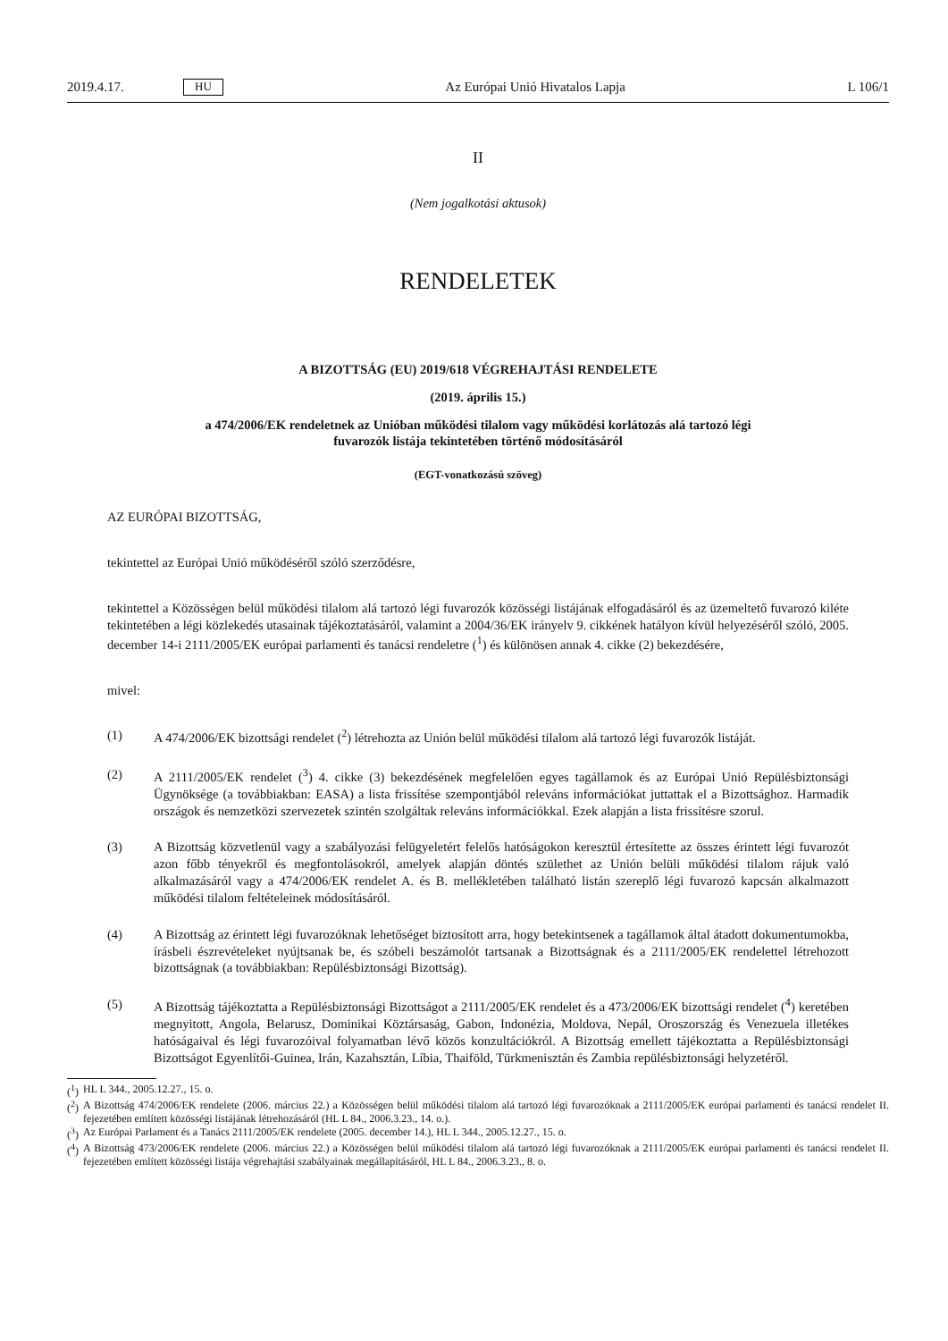2019.4.17. HU Az Európai Unió Hivatalos Lapja L 106/1
II
(Nem jogalkotási aktusok)
RENDELETEK
A BIZOTTSÁG (EU) 2019/618 VÉGREHAJTÁSI RENDELETE
(2019. április 15.)
a 474/2006/EK rendeletnek az Unióban működési tilalom vagy működési korlátozás alá tartozó légi
fuvarozók listája tekintetében történő módosításáról
(EGT-vonatkozású szöveg)
AZ EURÓPAI BIZOTTSÁG,
tekintettel az Európai Unió működéséről szóló szerződésre,
tekintettel a Közösségen belül működési tilalom alá tartozó légi fuvarozók közösségi listájának elfogadásáról és az üzemeltető fuvarozó kiléte tekintetében a légi közlekedés utasainak tájékoztatásáról, valamint a 2004/36/EK irányelv 9. cikkének hatályon kívül helyezéséről szóló, 2005. december 14-i 2111/2005/EK európai parlamenti és tanácsi rendeletre (<sup>1</sup>) és különösen annak 4. cikke (2) bekezdésére,
mivel:
(1) A 474/2006/EK bizottsági rendelet (<sup>2</sup>) létrehozta az Unión belül működési tilalom alá tartozó légi fuvarozók listáját.
(2) A 2111/2005/EK rendelet (<sup>3</sup>) 4. cikke (3) bekezdésének megfelelően egyes tagállamok és az Európai Unió Repülés­biztonsági Ügynöksége (a továbbiakban: EASA) a lista frissítése szempontjából releváns információkat juttattak el a Bizottsághoz. Harmadik országok és nemzetközi szervezetek szintén szolgáltak releváns információkkal. Ezek alapján a lista frissítésre szorul.
(3) A Bizottság közvetlenül vagy a szabályozási felügyeletért felelős hatóságokon keresztül értesítette az összes érintett légi fuvarozót azon főbb tényekről és megfontolásokról, amelyek alapján döntés születhet az Unión belüli működési tilalom rájuk való alkalmazásáról vagy a 474/2006/EK rendelet A. és B. mellékletében található listán szereplő légi fuvarozó kapcsán alkalmazott működési tilalom feltételeinek módosításáról.
(4) A Bizottság az érintett légi fuvarozóknak lehetőséget biztosított arra, hogy betekintsenek a tagállamok által átadott dokumentumokba, írásbeli észrevételeket nyújtsanak be, és szóbeli beszámolót tartsanak a Bizottságnak és a 2111/2005/EK rendelettel létrehozott bizottságnak (a továbbiakban: Repülésbiztonsági Bizottság).
(5) A Bizottság tájékoztatta a Repülésbiztonsági Bizottságot a 2111/2005/EK rendelet és a 473/2006/EK bizottsági rendelet (<sup>4</sup>) keretében megnyitott, Angola, Belarusz, Dominikai Köztársaság, Gabon, Indonézia, Moldova, Nepál, Oroszország és Venezuela illetékes hatóságaival és légi fuvarozóival folyamatban lévő közös konzultációkról. A Bizottság emellett tájékoztatta a Repülésbiztonsági Bizottságot Egyenlítői-Guinea, Irán, Kazahsztán, Líbia, Thaiföld, Türkmenisztán és Zambia repülésbiztonsági helyzetéről.
(<sup>1</sup>)
HL L 344., 2005.12.27., 15. o.
(<sup>2</sup>)
A Bizottság 474/2006/EK rendelete (2006. március 22.) a Közösségen belül működési tilalom alá tartozó légi fuvarozóknak a 2111/2005/EK európai parlamenti és tanácsi rendelet II. fejezetében említett közösségi listájának létrehozásáról (HL L 84., 2006.3.23., 14. o.).
(<sup>3</sup>)
Az Európai Parlament és a Tanács 2111/2005/EK rendelete (2005. december 14.), HL L 344., 2005.12.27., 15. o.
(<sup>4</sup>)
A Bizottság 473/2006/EK rendelete (2006. március 22.) a Közösségen belül működési tilalom alá tartozó légi fuvarozóknak a 2111/2005/EK európai parlamenti és tanácsi rendelet II. fejezetében említett közösségi listája végrehajtási szabályainak megállapí­tásáról, HL L 84., 2006.3.23., 8. o.